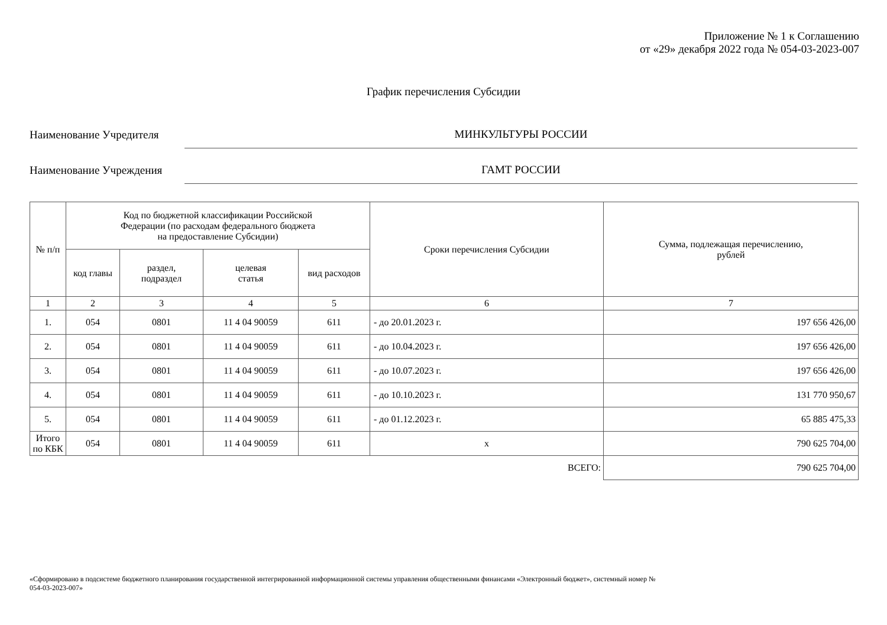Приложение № 1 к Соглашению
от «29» декабря 2022 года № 054-03-2023-007
График перечисления Субсидии
Наименование Учредителя
МИНКУЛЬТУРЫ РОССИИ
Наименование Учреждения
ГАМТ РОССИИ
| № п/п | Код по бюджетной классификации Российской Федерации (по расходам федерального бюджета на предоставление Субсидии) | | | | Сроки перечисления Субсидии | Сумма, подлежащая перечислению, рублей |
| --- | --- | --- | --- | --- | --- | --- |
| | код главы | раздел, подраздел | целевая статья | вид расходов | | |
| 1 | 2 | 3 | 4 | 5 | 6 | 7 |
| 1. | 054 | 0801 | 11 4 04 90059 | 611 | - до 20.01.2023 г. | 197 656 426,00 |
| 2. | 054 | 0801 | 11 4 04 90059 | 611 | - до 10.04.2023 г. | 197 656 426,00 |
| 3. | 054 | 0801 | 11 4 04 90059 | 611 | - до 10.07.2023 г. | 197 656 426,00 |
| 4. | 054 | 0801 | 11 4 04 90059 | 611 | - до 10.10.2023 г. | 131 770 950,67 |
| 5. | 054 | 0801 | 11 4 04 90059 | 611 | - до 01.12.2023 г. | 65 885 475,33 |
| Итого по КБК | 054 | 0801 | 11 4 04 90059 | 611 | x | 790 625 704,00 |
| ВСЕГО: | | | | | | 790 625 704,00 |
«Сформировано в подсистеме бюджетного планирования государственной интегрированной информационной системы управления общественными финансами «Электронный бюджет», системный номер №
054-03-2023-007»